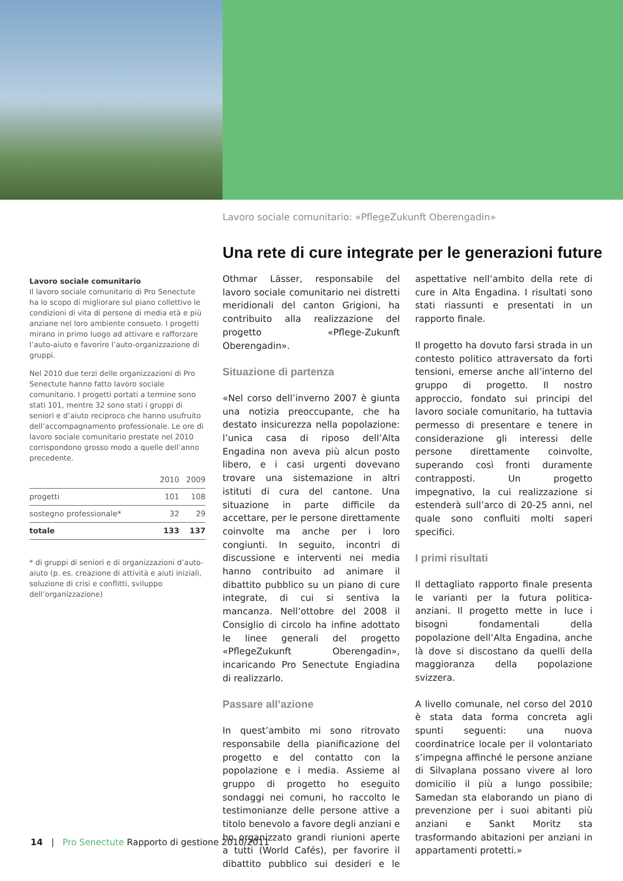Lavoro sociale comunitario: «PflegeZukunft Oberengadin»
Una rete di cure integrate per le generazioni future
Lavoro sociale comunitario
Il lavoro sociale comunitario di Pro Senectute ha lo scopo di migliorare sul piano collettivo le condizioni di vita di persone di media età e più anziane nel loro ambiente consueto. I progetti mirano in primo luogo ad attivare e rafforzare l’auto-aiuto e favorire l’auto-organizzazione di gruppi.
Nel 2010 due terzi delle organizzazioni di Pro Senectute hanno fatto lavoro sociale comunitario. I progetti portati a termine sono stati 101, mentre 32 sono stati i gruppi di seniori e d’aiuto reciproco che hanno usufruito dell’accompagnamento professionale. Le ore di lavoro sociale comunitario prestate nel 2010 corrispondono grosso modo a quelle dell’anno precedente.
| | 2010 | 2009 |
| --- | --- | --- |
| progetti | 101 | 108 |
| sostegno professionale* | 32 | 29 |
| totale | 133 | 137 |
* di gruppi di seniori e di organizzazioni d’auto-aiuto (p. es. creazione di attività e aiuti iniziali, soluzione di crisi e conflitti, sviluppo dell’organizzazione)
Othmar Lässer, responsabile del lavoro sociale comunitario nei distretti meridionali del canton Grigioni, ha contribuito alla realizzazione del progetto «Pflege-Zukunft Oberengadin».
Situazione di partenza
«Nel corso dell’inverno 2007 è giunta una notizia preoccupante, che ha destato insicurezza nella popolazione: l’unica casa di riposo dell’Alta Engadina non aveva più alcun posto libero, e i casi urgenti dovevano trovare una sistemazione in altri istituti di cura del cantone. Una situazione in parte difficile da accettare, per le persone direttamente coinvolte ma anche per i loro congiunti. In seguito, incontri di discussione e interventi nei media hanno contribuito ad animare il dibattito pubblico su un piano di cure integrate, di cui si sentiva la mancanza. Nell’ottobre del 2008 il Consiglio di circolo ha infine adottato le linee generali del progetto «PflegeZukunft Oberengadin», incaricando Pro Senectute Engiadina di realizzarlo.
Passare all’azione
In quest’ambito mi sono ritrovato responsabile della pianificazione del progetto e del contatto con la popolazione e i media. Assieme al gruppo di progetto ho eseguito sondaggi nei comuni, ho raccolto le testimonianze delle persone attive a titolo benevolo a favore degli anziani e ho organizzato grandi riunioni aperte a tutti (World Cafés), per favorire il dibattito pubblico sui desideri e le aspettative nell’ambito della rete di cure in Alta Engadina. I risultati sono stati riassunti e presentati in un rapporto finale.
Il progetto ha dovuto farsi strada in un contesto politico attraversato da forti tensioni, emerse anche all’interno del gruppo di progetto. Il nostro approccio, fondato sui principi del lavoro sociale comunitario, ha tuttavia permesso di presentare e tenere in considerazione gli interessi delle persone direttamente coinvolte, superando così fronti duramente contrapposti. Un progetto impegnativo, la cui realizzazione si estenderà sull’arco di 20-25 anni, nel quale sono confluiti molti saperi specifici.
I primi risultati
Il dettagliato rapporto finale presenta le varianti per la futura politica-anziani. Il progetto mette in luce i bisogni fondamentali della popolazione dell’Alta Engadina, anche là dove si discostano da quelli della maggioranza della popolazione svizzera.
A livello comunale, nel corso del 2010 è stata data forma concreta agli spunti seguenti: una nuova coordinatrice locale per il volontariato s’impegna affinché le persone anziane di Silvaplana possano vivere al loro domicilio il più a lungo possibile; Samedan sta elaborando un piano di prevenzione per i suoi abitanti più anziani e Sankt Moritz sta trasformando abitazioni per anziani in appartamenti protetti.»
14 | Pro Senectute Rapporto di gestione 2010/2011